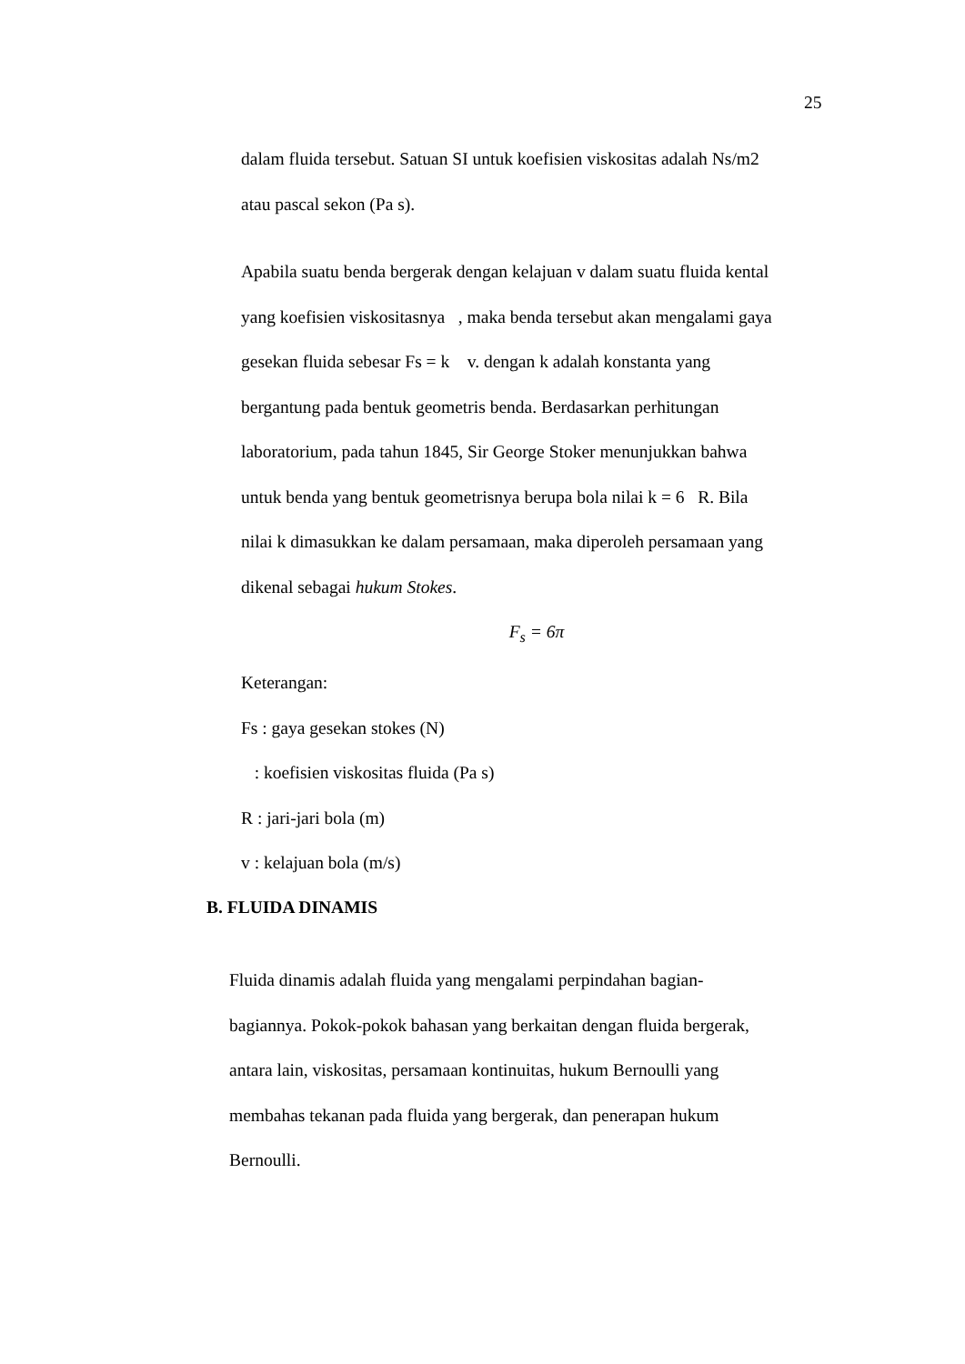25
dalam fluida tersebut. Satuan SI untuk koefisien viskositas adalah Ns/m2
atau pascal sekon (Pa s).
Apabila suatu benda bergerak dengan kelajuan v dalam suatu fluida kental
yang koefisien viskositasnya , maka benda tersebut akan mengalami gaya
gesekan fluida sebesar Fs = k v. dengan k adalah konstanta yang
bergantung pada bentuk geometris benda. Berdasarkan perhitungan
laboratorium, pada tahun 1845, Sir George Stoker menunjukkan bahwa
untuk benda yang bentuk geometrisnya berupa bola nilai k = 6 R. Bila
nilai k dimasukkan ke dalam persamaan, maka diperoleh persamaan yang
dikenal sebagai hukum Stokes.
F<sub>s</sub> = 6π
Keterangan:
Fs : gaya gesekan stokes (N)
: koefisien viskositas fluida (Pa s)
R : jari-jari bola (m)
v : kelajuan bola (m/s)
B. FLUIDA DINAMIS
Fluida dinamis adalah fluida yang mengalami perpindahan bagian-
bagiannya. Pokok-pokok bahasan yang berkaitan dengan fluida bergerak,
antara lain, viskositas, persamaan kontinuitas, hukum Bernoulli yang
membahas tekanan pada fluida yang bergerak, dan penerapan hukum
Bernoulli.